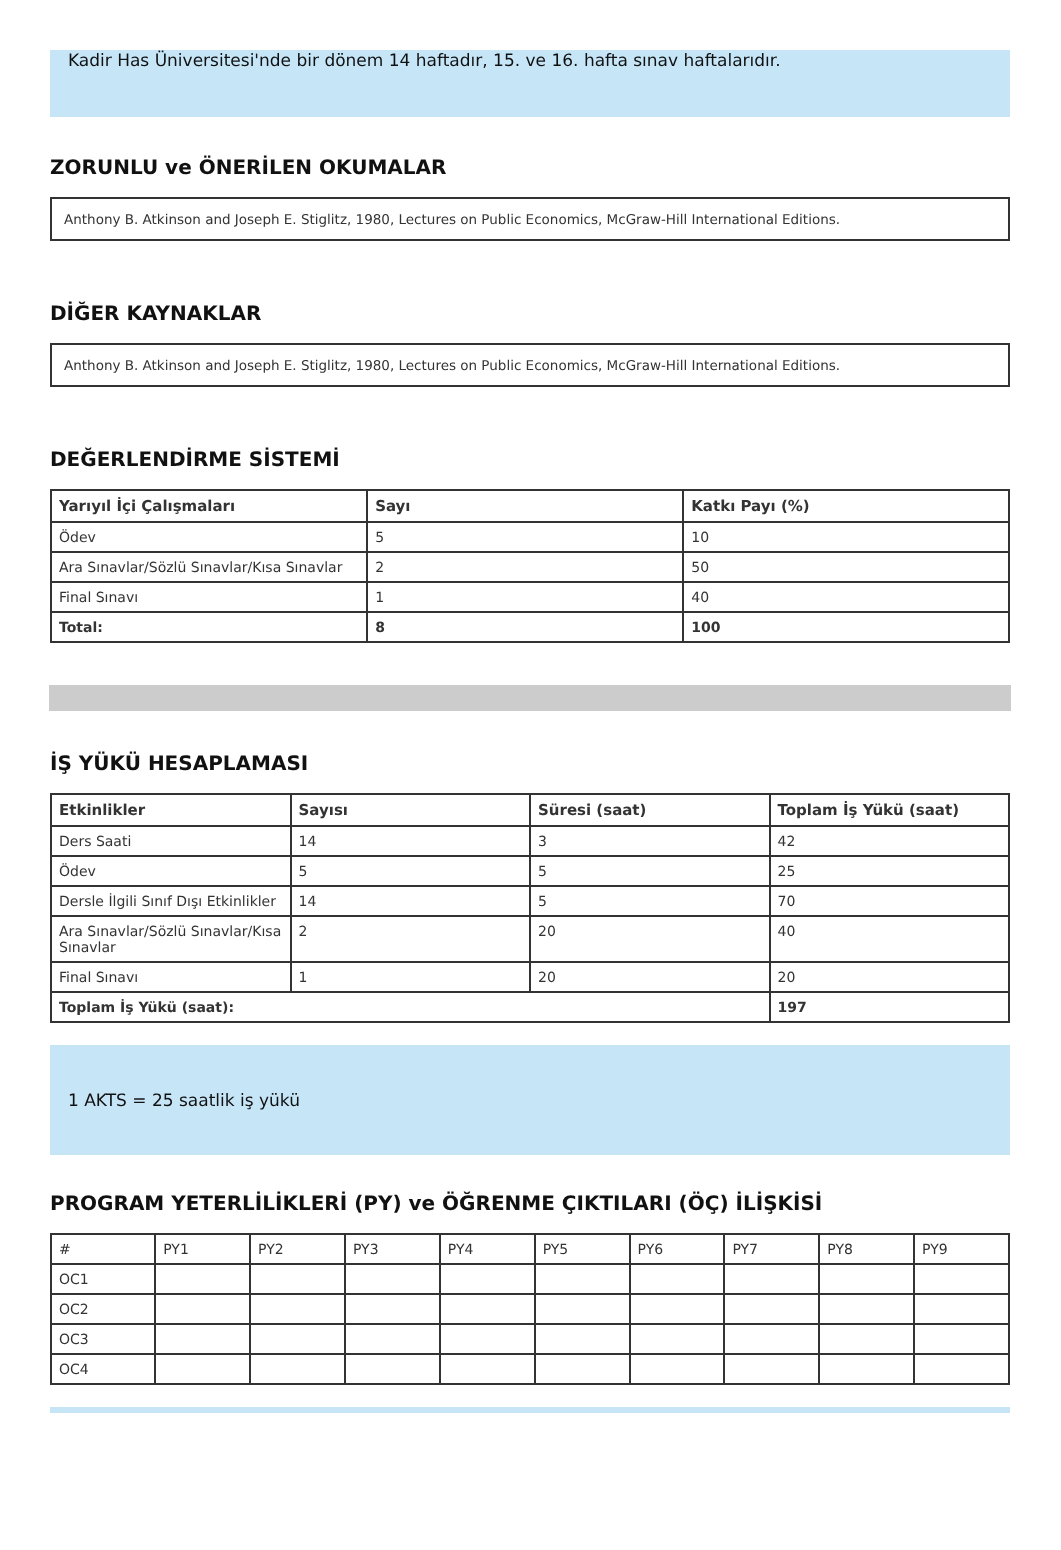Kadir Has Üniversitesi'nde bir dönem 14 haftadır, 15. ve 16. hafta sınav haftalarıdır.
ZORUNLU ve ÖNERİLEN OKUMALAR
Anthony B. Atkinson and Joseph E. Stiglitz, 1980, Lectures on Public Economics, McGraw-Hill International Editions.
DİĞER KAYNAKLAR
Anthony B. Atkinson and Joseph E. Stiglitz, 1980, Lectures on Public Economics, McGraw-Hill International Editions.
DEĞERLENDİRME SİSTEMİ
| Yarıyıl İçi Çalışmaları | Sayı | Katkı Payı (%) |
| --- | --- | --- |
| Ödev | 5 | 10 |
| Ara Sınavlar/Sözlü Sınavlar/Kısa Sınavlar | 2 | 50 |
| Final Sınavı | 1 | 40 |
| Total: | 8 | 100 |
İŞ YÜKÜ HESAPLAMASI
| Etkinlikler | Sayısı | Süresi (saat) | Toplam İş Yükü (saat) |
| --- | --- | --- | --- |
| Ders Saati | 14 | 3 | 42 |
| Ödev | 5 | 5 | 25 |
| Dersle İlgili Sınıf Dışı Etkinlikler | 14 | 5 | 70 |
| Ara Sınavlar/Sözlü Sınavlar/Kısa Sınavlar | 2 | 20 | 40 |
| Final Sınavı | 1 | 20 | 20 |
| Toplam İş Yükü (saat): | | | 197 |
1 AKTS = 25 saatlik iş yükü
PROGRAM YETERLİLİKLERİ (PY) ve ÖĞRENME ÇIKTILARI (ÖÇ) İLİŞKİSİ
| # | PY1 | PY2 | PY3 | PY4 | PY5 | PY6 | PY7 | PY8 | PY9 |
| OC1 | | | | | | | | | |
| OC2 | | | | | | | | | |
| OC3 | | | | | | | | | |
| OC4 | | | | | | | | | |